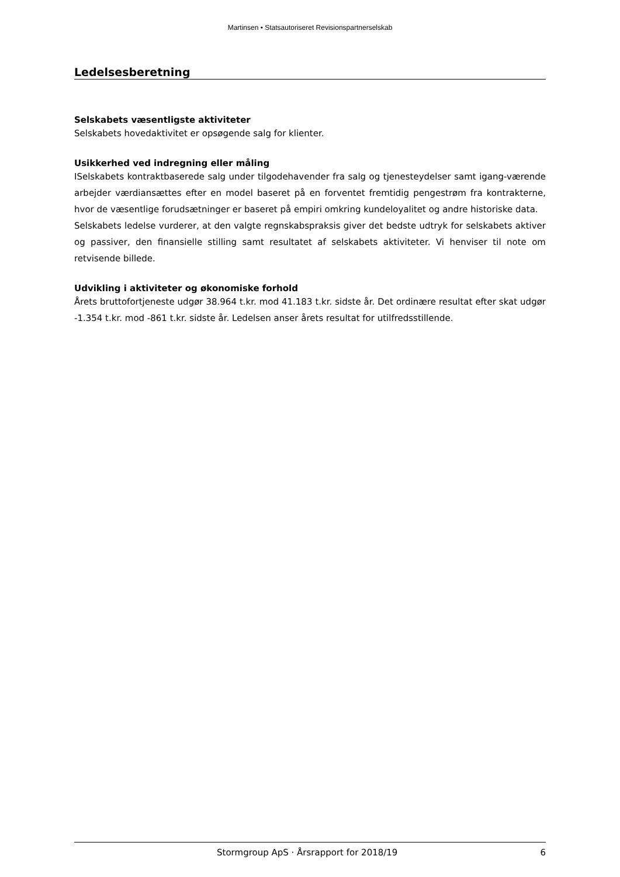Martinsen • Statsautoriseret Revisionspartnerselskab
Ledelsesberetning
Selskabets væsentligste aktiviteter
Selskabets hovedaktivitet er opsøgende salg for klienter.
Usikkerhed ved indregning eller måling
ISelskabets kontraktbaserede salg under tilgodehavender fra salg og tjenesteydelser samt igang-værende arbejder værdiansættes efter en model baseret på en forventet fremtidig pengestrøm fra kontrakterne, hvor de væsentlige forudsætninger er baseret på empiri omkring kundeloyalitet og andre historiske data.
Selskabets ledelse vurderer, at den valgte regnskabspraksis giver det bedste udtryk for selskabets aktiver og passiver, den finansielle stilling samt resultatet af selskabets aktiviteter. Vi henviser til note om retvisende billede.
Udvikling i aktiviteter og økonomiske forhold
Årets bruttofortjeneste udgør 38.964 t.kr. mod 41.183 t.kr. sidste år. Det ordinære resultat efter skat udgør -1.354 t.kr. mod -861 t.kr. sidste år. Ledelsen anser årets resultat for utilfredsstillende.
Stormgroup ApS · Årsrapport for 2018/19 6